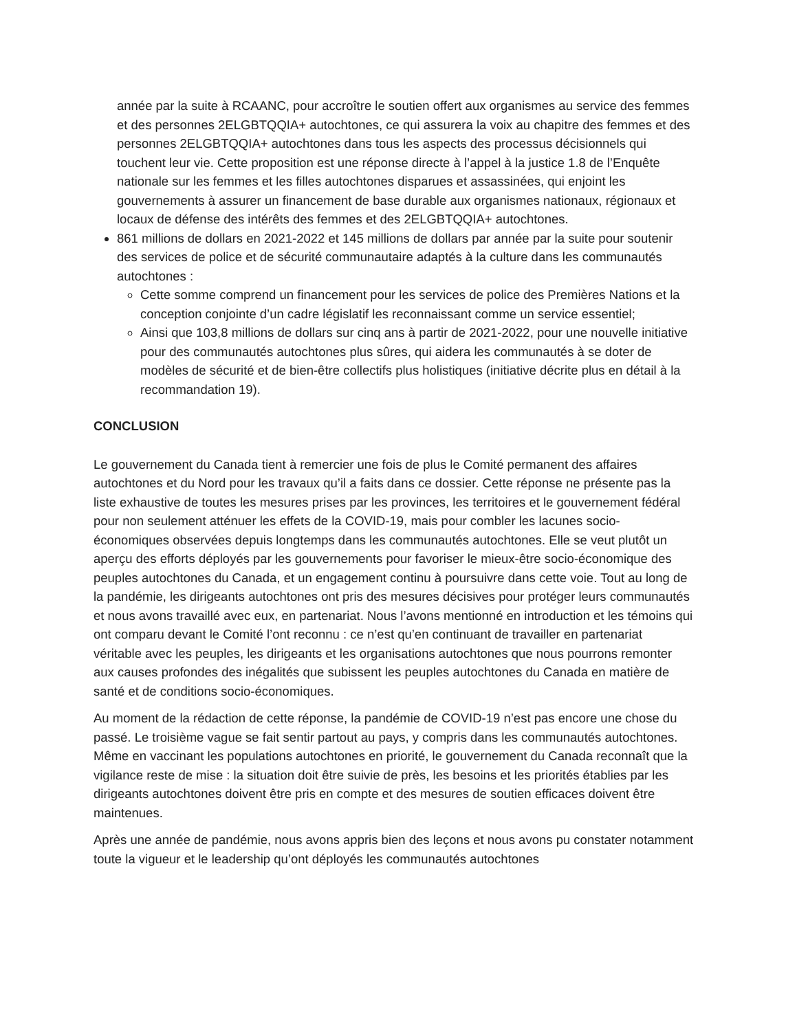année par la suite à RCAANC, pour accroître le soutien offert aux organismes au service des femmes et des personnes 2ELGBTQQIA+ autochtones, ce qui assurera la voix au chapitre des femmes et des personnes 2ELGBTQQIA+ autochtones dans tous les aspects des processus décisionnels qui touchent leur vie. Cette proposition est une réponse directe à l’appel à la justice 1.8 de l’Enquête nationale sur les femmes et les filles autochtones disparues et assassinées, qui enjoint les gouvernements à assurer un financement de base durable aux organismes nationaux, régionaux et locaux de défense des intérêts des femmes et des 2ELGBTQQIA+ autochtones.
861 millions de dollars en 2021-2022 et 145 millions de dollars par année par la suite pour soutenir des services de police et de sécurité communautaire adaptés à la culture dans les communautés autochtones :
Cette somme comprend un financement pour les services de police des Premières Nations et la conception conjointe d’un cadre législatif les reconnaissant comme un service essentiel;
Ainsi que 103,8 millions de dollars sur cinq ans à partir de 2021-2022, pour une nouvelle initiative pour des communautés autochtones plus sûres, qui aidera les communautés à se doter de modèles de sécurité et de bien-être collectifs plus holistiques (initiative décrite plus en détail à la recommandation 19).
CONCLUSION
Le gouvernement du Canada tient à remercier une fois de plus le Comité permanent des affaires autochtones et du Nord pour les travaux qu’il a faits dans ce dossier. Cette réponse ne présente pas la liste exhaustive de toutes les mesures prises par les provinces, les territoires et le gouvernement fédéral pour non seulement atténuer les effets de la COVID-19, mais pour combler les lacunes socio-économiques observées depuis longtemps dans les communautés autochtones. Elle se veut plutôt un aperçu des efforts déployés par les gouvernements pour favoriser le mieux-être socio-économique des peuples autochtones du Canada, et un engagement continu à poursuivre dans cette voie. Tout au long de la pandémie, les dirigeants autochtones ont pris des mesures décisives pour protéger leurs communautés et nous avons travaillé avec eux, en partenariat. Nous l’avons mentionné en introduction et les témoins qui ont comparu devant le Comité l’ont reconnu : ce n’est qu’en continuant de travailler en partenariat véritable avec les peuples, les dirigeants et les organisations autochtones que nous pourrons remonter aux causes profondes des inégalités que subissent les peuples autochtones du Canada en matière de santé et de conditions socio-économiques.
Au moment de la rédaction de cette réponse, la pandémie de COVID-19 n’est pas encore une chose du passé. Le troisième vague se fait sentir partout au pays, y compris dans les communautés autochtones. Même en vaccinant les populations autochtones en priorité, le gouvernement du Canada reconnaît que la vigilance reste de mise : la situation doit être suivie de près, les besoins et les priorités établies par les dirigeants autochtones doivent être pris en compte et des mesures de soutien efficaces doivent être maintenues.
Après une année de pandémie, nous avons appris bien des leçons et nous avons pu constater notamment toute la vigueur et le leadership qu’ont déployés les communautés autochtones